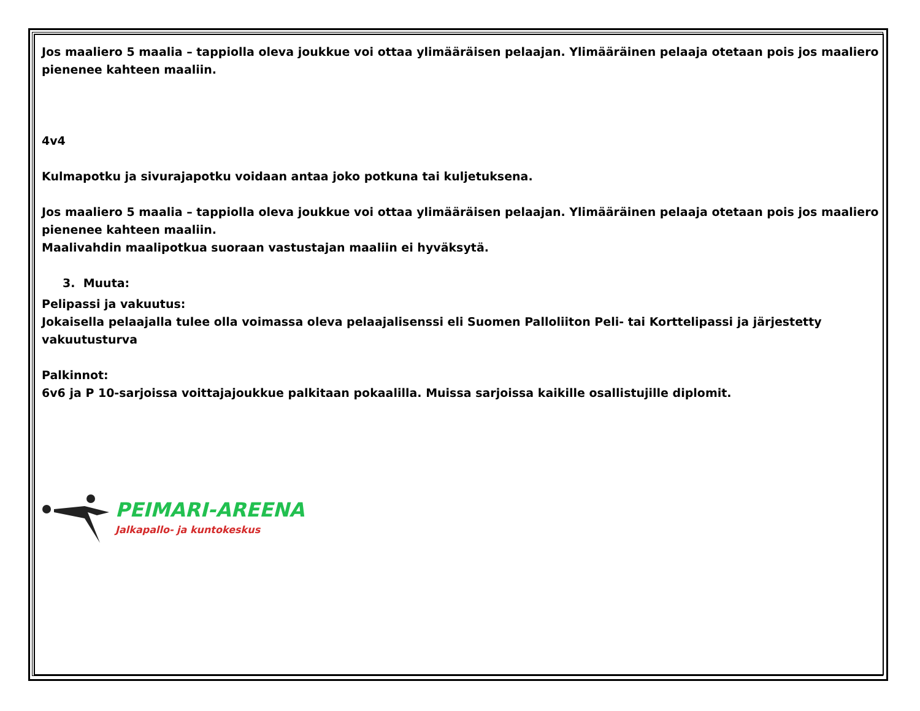Jos maaliero 5 maalia – tappiolla oleva joukkue voi ottaa ylimääräisen pelaajan. Ylimääräinen pelaaja otetaan pois jos maaliero pienenee kahteen maaliin.
4v4
Kulmapotku ja sivurajapotku voidaan antaa joko potkuna tai kuljetuksena.
Jos maaliero 5 maalia – tappiolla oleva joukkue voi ottaa ylimääräisen pelaajan. Ylimääräinen pelaaja otetaan pois jos maaliero pienenee kahteen maaliin.
Maalivahdin maalipotkua suoraan vastustajan maaliin ei hyväksytä.
3. Muuta:
Pelipassi ja vakuutus:
Jokaisella pelaajalla tulee olla voimassa oleva pelaajalisenssi eli Suomen Palloliiton Peli- tai Korttelipassi ja järjestetty vakuutusturva
Palkinnot:
6v6 ja P 10-sarjoissa voittajajoukkue palkitaan pokaalilla. Muissa sarjoissa kaikille osallistujille diplomit.
PEIMARI-AREENA
Jalkapallo- ja kuntokeskus